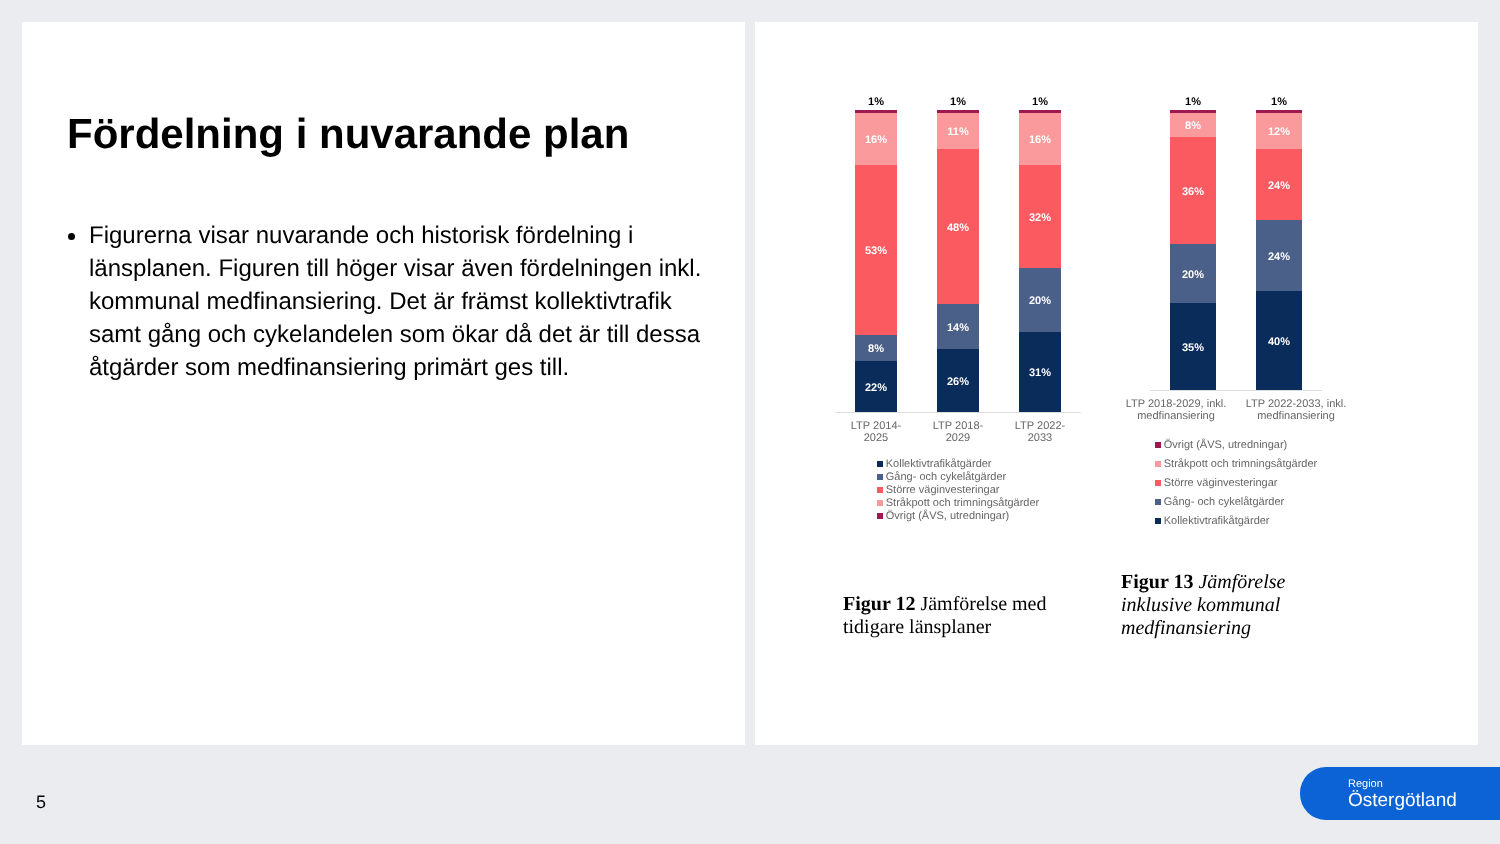Fördelning i nuvarande plan
Figurerna visar nuvarande och historisk fördelning i länsplanen. Figuren till höger visar även fördelningen inkl. kommunal medfinansiering. Det är främst kollektivtrafik samt gång och cykelandelen som ökar då det är till dessa åtgärder som medfinansiering primärt ges till.
1%
16%
53%
8%
22%
1%
11%
48%
14%
26%
1%
16%
32%
20%
31%
LTP 2014-2025 LTP 2018-2029 LTP 2022-2033
Kollektivtrafikåtgärder
Gång- och cykelåtgärder
Större väginvesteringar
Stråkpott och trimningsåtgärder
Övrigt (ÅVS, utredningar)
Figur 12 Jämförelse med tidigare länsplaner
1%
8%
36%
20%
35%
1%
12%
24%
24%
40%
LTP 2018-2029, inkl. medfinansiering LTP 2022-2033, inkl. medfinansiering
Övrigt (ÅVS, utredningar)
Stråkpott och trimningsåtgärder
Större väginvesteringar
Gång- och cykelåtgärder
Kollektivtrafikåtgärder
Figur 13 Jämförelse inklusive kommunal medfinansiering
5
Region
Östergötland